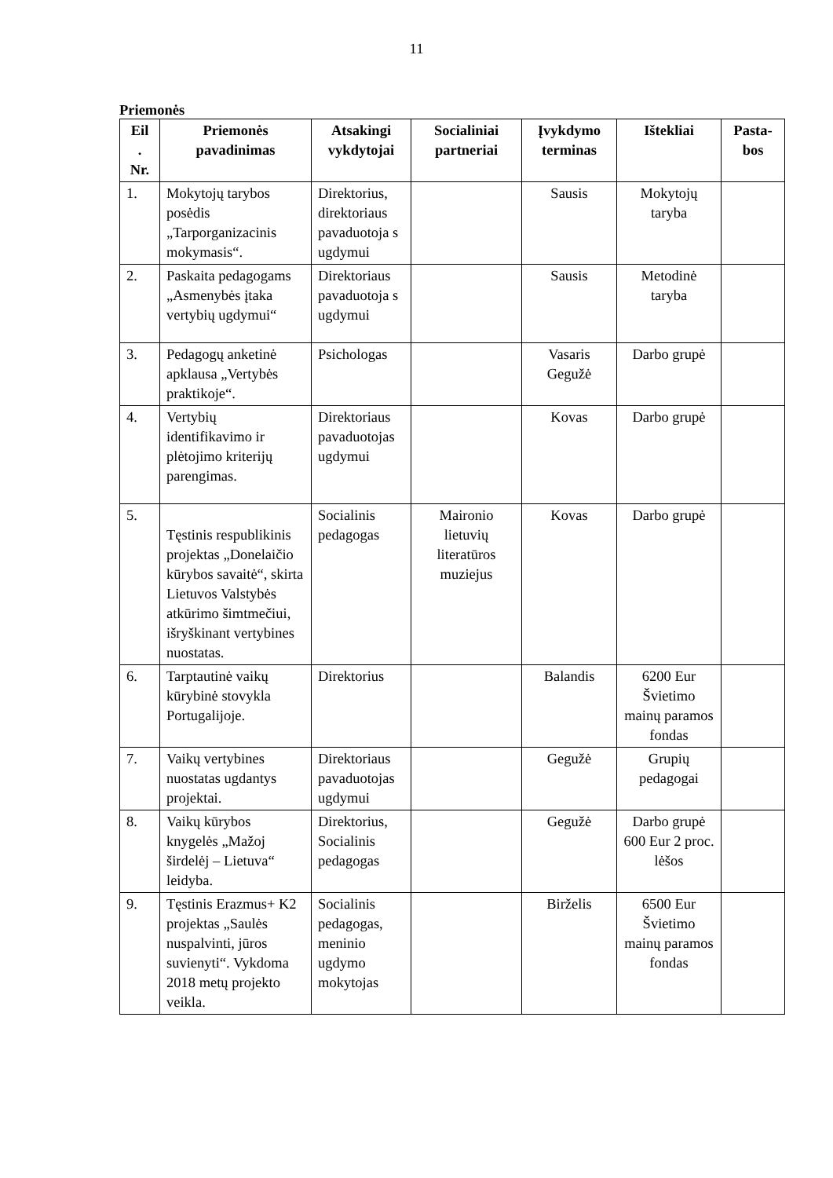11
Priemonės
| Eil . Nr. | Priemonės pavadinimas | Atsakingi vykdytojai | Socialiniai partneriai | Įvykdymo terminas | Ištekliai | Pasta- bos |
| --- | --- | --- | --- | --- | --- | --- |
| 1. | Mokytojų tarybos posėdis „Tarporganizacinis mokymasis“. | Direktorius, direktoriaus pavaduotoja s ugdymui | | Sausis | Mokytojų taryba | |
| 2. | Paskaita pedagogams „Asmenybės įtaka vertybių ugdymui“ | Direktoriaus pavaduotoja s ugdymui | | Sausis | Metodinė taryba | |
| 3. | Pedagogų anketinė apklausa „Vertybės praktikoje“. | Psichologas | | Vasaris Gegužė | Darbo grupė | |
| 4. | Vertybių identifikavimo ir plėtojimo kriterijų parengimas. | Direktoriaus pavaduotojas ugdymui | | Kovas | Darbo grupė | |
| 5. | Tęstinis respublikinis projektas „Donelaičio kūrybos savaitė“, skirta Lietuvos Valstybės atkūrimo šimtmečiui, išryškinant vertybines nuostatas. | Socialinis pedagogas | Maironio lietuvių literatūros muziejus | Kovas | Darbo grupė | |
| 6. | Tarptautinė vaikų kūrybinė stovykla Portugalijoje. | Direktorius | | Balandis | 6200 Eur Švietimo mainų paramos fondas | |
| 7. | Vaikų vertybines nuostatas ugdantys projektai. | Direktoriaus pavaduotojas ugdymui | | Gegužė | Grupių pedagogai | |
| 8. | Vaikų kūrybos knygelės „Mažoj širdelėj – Lietuva“ leidyba. | Direktorius, Socialinis pedagogas | | Gegužė | Darbo grupė 600 Eur 2 proc. lėšos | |
| 9. | Tęstinis Erazmus+ K2 projektas „Saulės nuspalvinti, jūros suvienyti“. Vykdoma 2018 metų projekto veikla. | Socialinis pedagogas, meninio ugdymo mokytojas | | Birželis | 6500 Eur Švietimo mainų paramos fondas | |